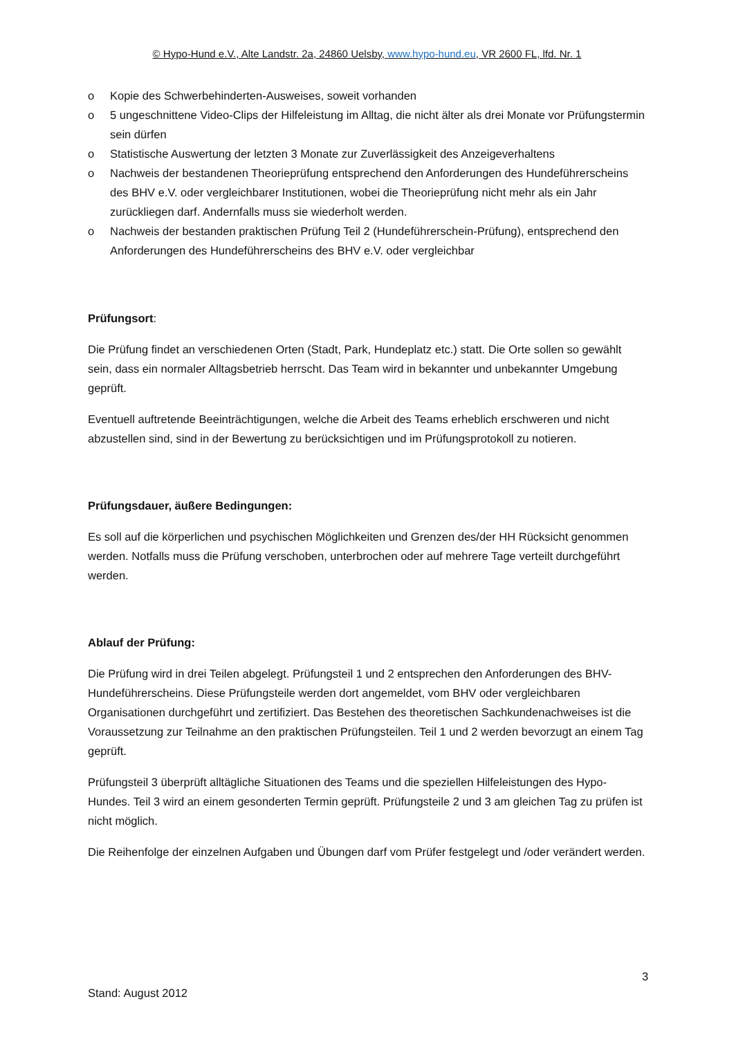© Hypo-Hund e.V., Alte Landstr. 2a, 24860 Uelsby, www.hypo-hund.eu, VR 2600 FL, lfd. Nr. 1
o Kopie des Schwerbehinderten-Ausweises, soweit vorhanden
o 5 ungeschnittene Video-Clips der Hilfeleistung im Alltag, die nicht älter als drei Monate vor Prüfungstermin sein dürfen
o Statistische Auswertung der letzten 3 Monate zur Zuverlässigkeit des Anzeigeverhaltens
o Nachweis der bestandenen Theorieprüfung entsprechend den Anforderungen des Hundeführerscheins des BHV e.V. oder vergleichbarer Institutionen, wobei die Theorieprüfung nicht mehr als ein Jahr zurückliegen darf. Andernfalls muss sie wiederholt werden.
o Nachweis der bestanden praktischen Prüfung Teil 2 (Hundeführerschein-Prüfung), entsprechend den Anforderungen des Hundeführerscheins des BHV e.V. oder vergleichbar
Prüfungsort:
Die Prüfung findet an verschiedenen Orten (Stadt, Park, Hundeplatz etc.) statt. Die Orte sollen so gewählt sein, dass ein normaler Alltagsbetrieb herrscht. Das Team wird in bekannter und unbekannter Umgebung geprüft.
Eventuell auftretende Beeinträchtigungen, welche die Arbeit des Teams erheblich erschweren und nicht abzustellen sind, sind in der Bewertung zu berücksichtigen und im Prüfungsprotokoll zu notieren.
Prüfungsdauer, äußere Bedingungen:
Es soll auf die körperlichen und psychischen Möglichkeiten und Grenzen des/der HH Rücksicht genommen werden. Notfalls muss die Prüfung verschoben, unterbrochen oder auf mehrere Tage verteilt durchgeführt werden.
Ablauf der Prüfung:
Die Prüfung wird in drei Teilen abgelegt. Prüfungsteil 1 und 2 entsprechen den Anforderungen des BHV-Hundeführerscheins. Diese Prüfungsteile werden dort angemeldet, vom BHV oder vergleichbaren Organisationen durchgeführt und zertifiziert. Das Bestehen des theoretischen Sachkundenachweises ist die Voraussetzung zur Teilnahme an den praktischen Prüfungsteilen. Teil 1 und 2 werden bevorzugt an einem Tag geprüft.
Prüfungsteil 3 überprüft alltägliche Situationen des Teams und die speziellen Hilfeleistungen des Hypo-Hundes. Teil 3 wird an einem gesonderten Termin geprüft. Prüfungsteile 2 und 3 am gleichen Tag zu prüfen ist nicht möglich.
Die Reihenfolge der einzelnen Aufgaben und Übungen darf vom Prüfer festgelegt und /oder verändert werden.
3
Stand: August 2012